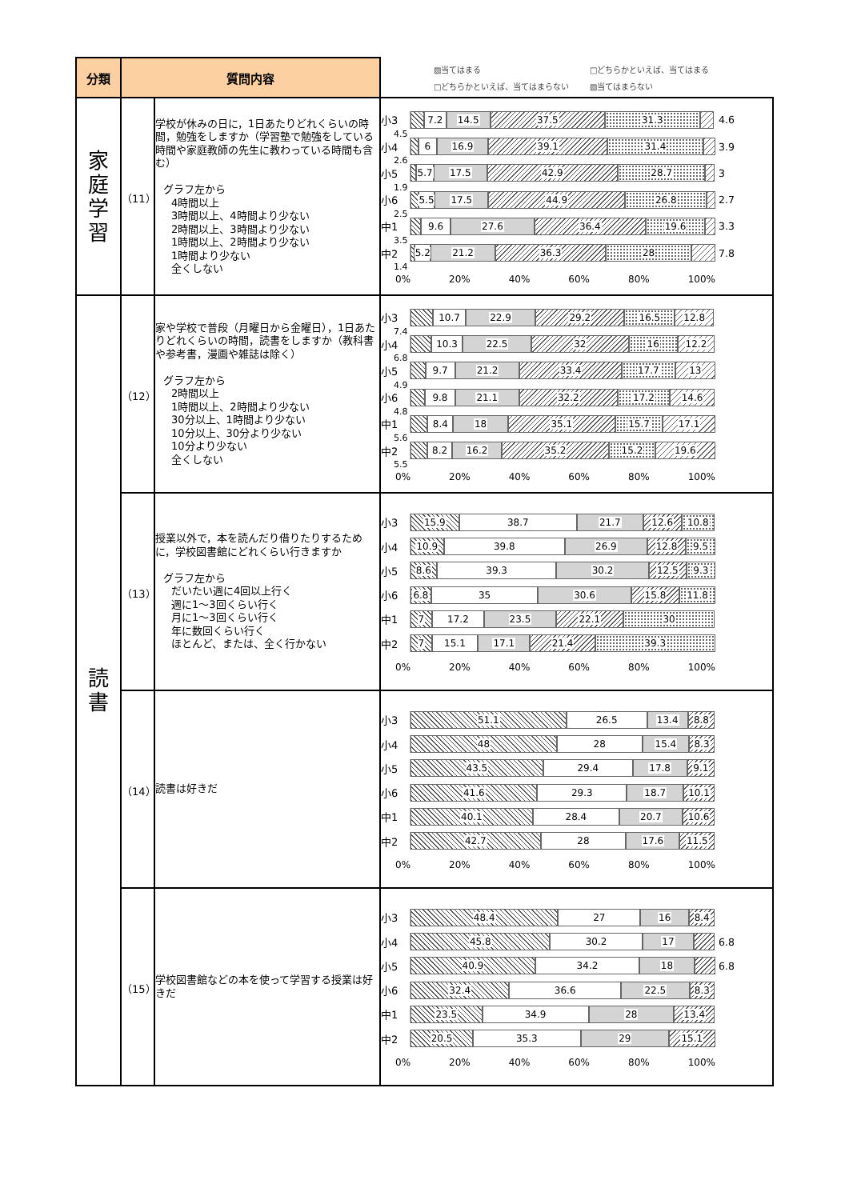| 分類 | 質問内容 | | ▨当てはまる □どちらかといえば、当てはまる □どちらかといえば、当てはまらない ▧当てはまらない |
| 家 庭 学 習 | （11） | 学校が休みの日に，1日あたりどれくらいの時間，勉強をしますか（学習塾で勉強をしている時間や家庭教師の先生に教わっている時間も含む） グラフ左から 4時間以上 3時間以上、4時間より少ない 2時間以上、3時間より少ない 1時間以上、2時間より少ない 1時間より少ない 全くしない | 小3 7.2 14.5 37.5 31.3 4.6 4.5 小4 6 16.9 39.1 31.4 3.9 2.6 小5 5.7 17.5 42.9 28.7 3 1.9 小6 5.5 17.5 44.9 26.8 2.7 2.5 中1 9.6 27.6 36.4 19.6 3.3 3.5 中2 5.2 21.2 36.3 28 7.8 1.4 0% 20% 40% 60% 80% 100% |
| 読 書 | （12） | 家や学校で普段（月曜日から金曜日），1日あたりどれくらいの時間，読書をしますか（教科書や参考書，漫画や雑誌は除く） グラフ左から 2時間以上 1時間以上、2時間より少ない 30分以上、1時間より少ない 10分以上、30分より少ない 10分より少ない 全くしない | 小3 10.7 22.9 29.2 16.5 12.8 7.4 小4 10.3 22.5 32 16 12.2 6.8 小5 9.7 21.2 33.4 17.7 13 4.9 小6 9.8 21.1 32.2 17.2 14.6 4.8 中1 8.4 18 35.1 15.7 17.1 5.6 中2 8.2 16.2 35.2 15.2 19.6 5.5 0% 20% 40% 60% 80% 100% |
| | （13） | 授業以外で，本を読んだり借りたりするために，学校図書館にどれくらい行きますか グラフ左から だいたい週に4回以上行く 週に1～3回くらい行く 月に1～3回くらい行く 年に数回くらい行く ほとんど、または、全く行かない | 小3 15.9 38.7 21.7 12.6 10.8 小4 10.9 39.8 26.9 12.8 9.5 小5 8.6 39.3 30.2 12.5 9.3 小6 6.8 35 30.6 15.8 11.8 中1 7 17.2 23.5 22.1 30 中2 7 15.1 17.1 21.4 39.3 0% 20% 40% 60% 80% 100% |
| | （14） | 読書は好きだ | 小3 51.1 26.5 13.4 8.8 小4 48 28 15.4 8.3 小5 43.5 29.4 17.8 9.1 小6 41.6 29.3 18.7 10.1 中1 40.1 28.4 20.7 10.6 中2 42.7 28 17.6 11.5 0% 20% 40% 60% 80% 100% |
| | （15） | 学校図書館などの本を使って学習する授業は好きだ | 小3 48.4 27 16 8.4 小4 45.8 30.2 17 6.8 小5 40.9 34.2 18 6.8 小6 32.4 36.6 22.5 8.3 中1 23.5 34.9 28 13.4 中2 20.5 35.3 29 15.1 0% 20% 40% 60% 80% 100% |